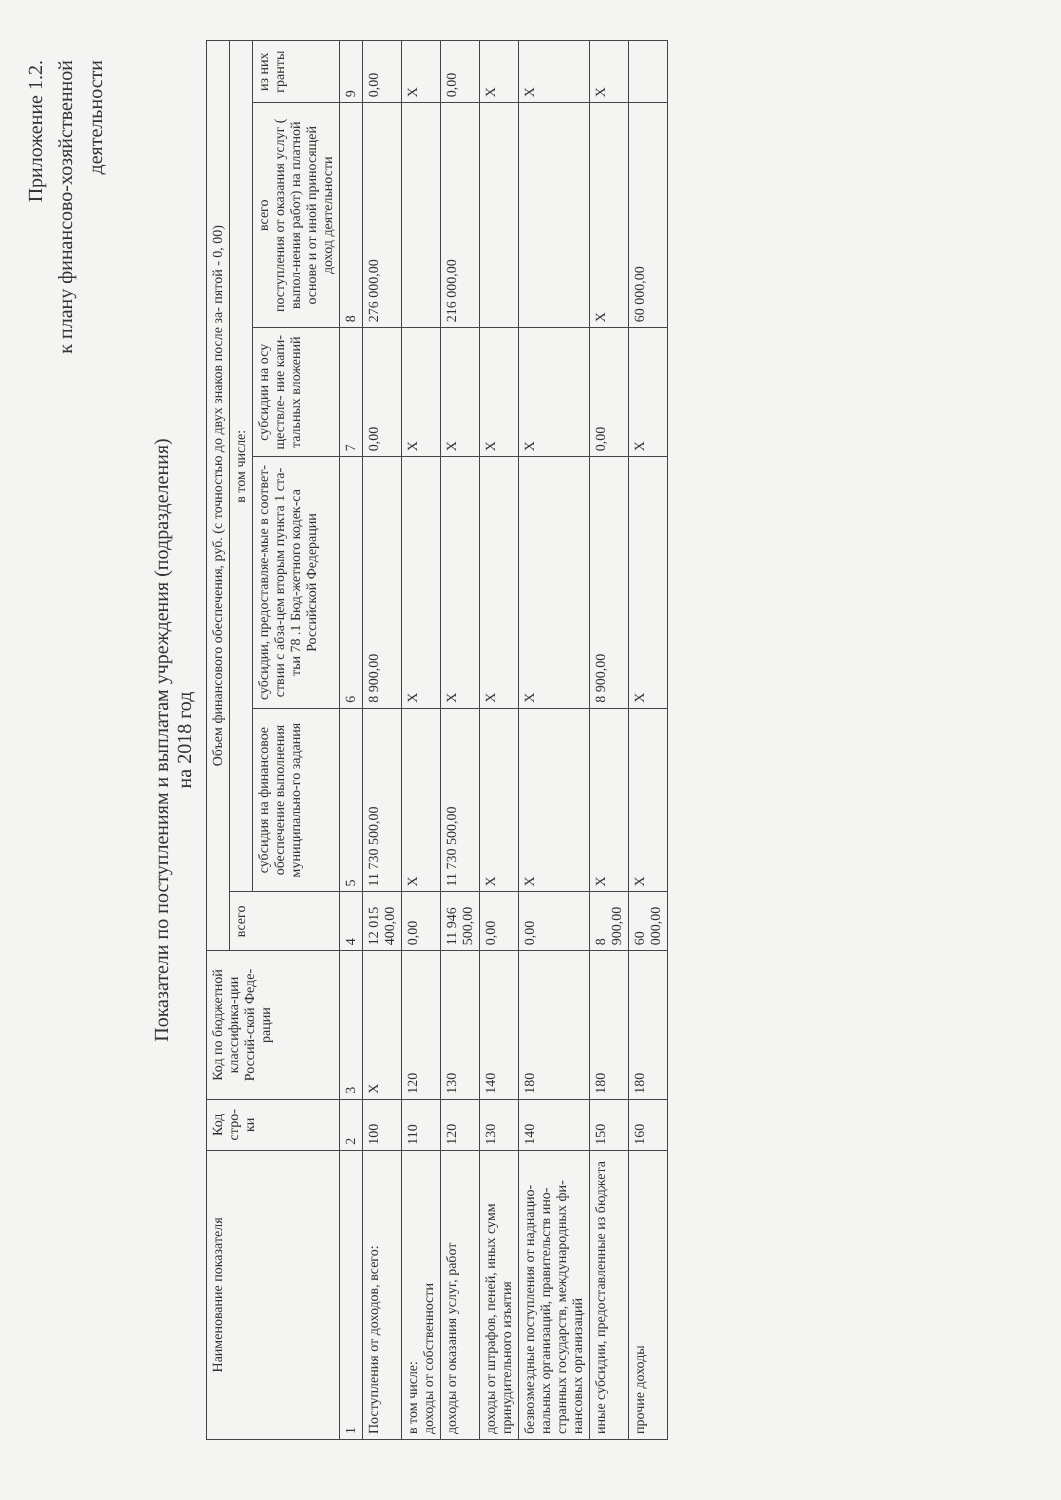Приложение 1.2.
к плану финансово-хозяйственной
деятельности
Показатели по поступлениям и выплатам учреждения (подразделения)
на 2018 год
| Наименование показателя | Код стро-ки | Код по бюджетной классифика-ции Россий-ской Феде-рации | Объем финансового обеспечения, руб. (с точностью до двух знаков после за- пятой - 0, 00) | | | | | |
| --- | --- | --- | --- | --- | --- | --- | --- | --- |
| | | | всего | в том числе: | | | | |
| | | | | субсидия на финансовое обеспечение выполнения муниципально-го задания | субсидии, предоставляе-мые в соответ-ствии с абза-цем вторым пункта 1 ста-тьи 78 .1 Бюд-жетного кодек-са Российской Федерации | субсидии на осу ществле- ние капи- тальных вложений | всего поступления от оказания услуг ( выпол-нения работ) на платной основе и от иной приносящей доход деятельности | из них гранты |
| 1 | 2 | 3 | 4 | 5 | 6 | 7 | 8 | 9 |
| Поступления от доходов, всего: | 100 | X | 12 015 400,00 | 11 730 500,00 | 8 900,00 | 0,00 | 276 000,00 | 0,00 |
| в том числе: доходы от собственности | 110 | 120 | 0,00 | X | X | X | | X |
| доходы от оказания услуг, работ | 120 | 130 | 11 946 500,00 | 11 730 500,00 | X | X | 216 000,00 | 0,00 |
| доходы от штрафов, пеней, иных сумм принудительного изъятия | 130 | 140 | 0,00 | X | X | X | | X |
| безвозмездные поступления от наднацио- нальных организаций, правительств ино- странных государств, международных фи- нансовых организаций | 140 | 180 | 0,00 | X | X | X | | X |
| иные субсидии, предоставленные из бюджета | 150 | 180 | 8 900,00 | X | 8 900,00 | 0,00 | X | X |
| прочие доходы | 160 | 180 | 60 000,00 | X | X | X | 60 000,00 | |